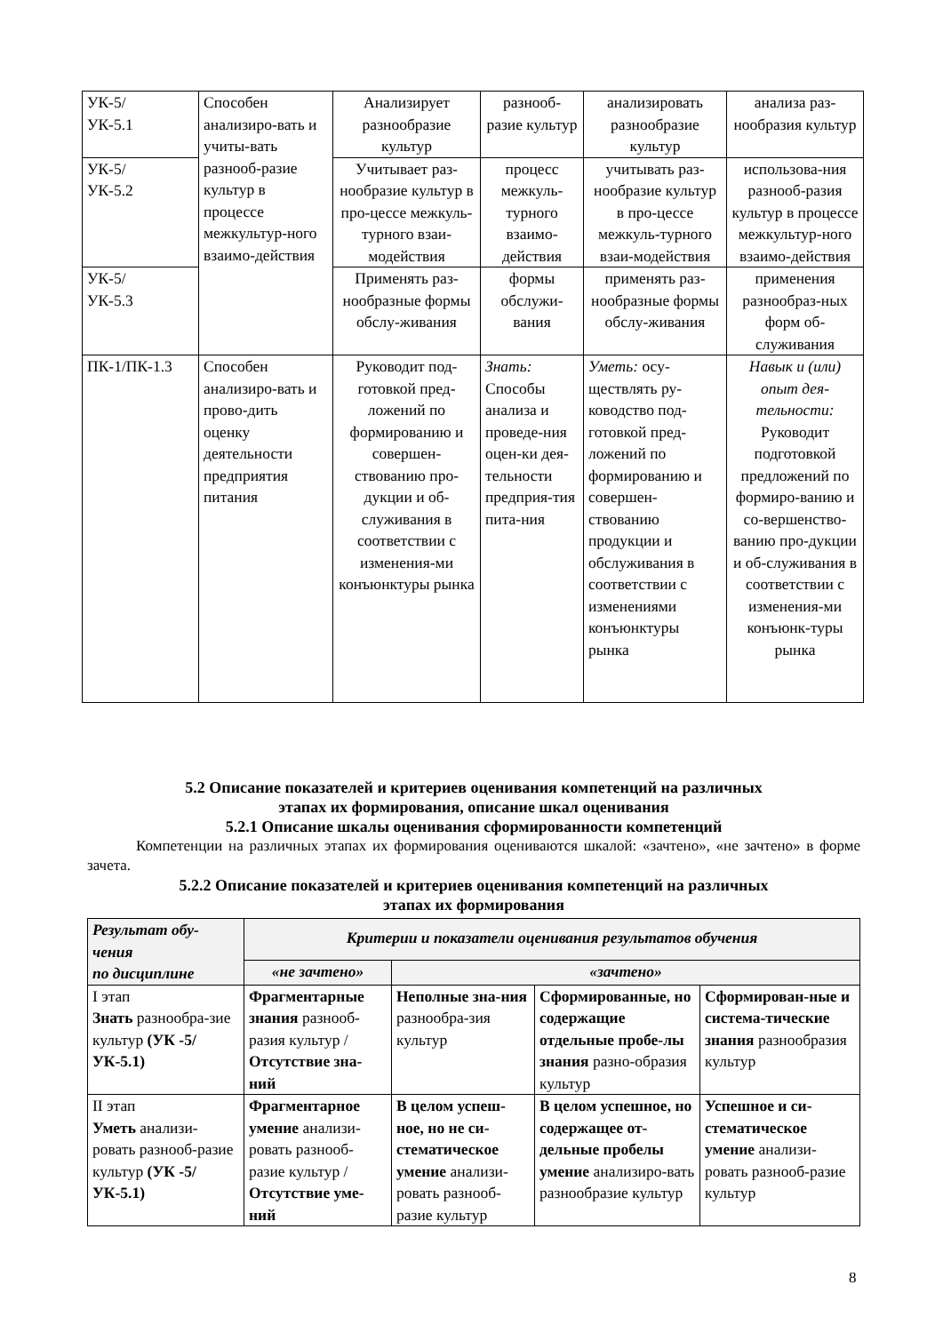| УК-5/ УК-5.1 | Способен анализиро-вать и учиты-вать разнооб-разие культур в процессе межкультур-ного взаимо-действия | Анализирует разнообразие культур | разнооб-разие культур | анализировать разнообразие культур | анализа раз-нообразия культур |
| УК-5/ УК-5.2 | | Учитывает раз-нообразие культур в про-цессе межкуль-турного взаи-модействия | процесс межкуль-турного взаимо-действия | учитывать раз-нообразие культур в про-цессе межкуль-турного взаи-модействия | использова-ния разнооб-разия культур в процессе межкультур-ного взаимо-действия |
| УК-5/ УК-5.3 | | Применять раз-нообразные формы обслу-живания | формы обслужи-вания | применять раз-нообразные формы обслу-живания | применения разнообраз-ных форм об-служивания |
| ПК-1/ПК-1.3 | Способен анализиро-вать и прово-дить оценку деятельности предприятия питания | Руководит под-готовкой пред-ложений по формированию и совершен-ствованию про-дукции и об-служивания в соответствии с изменения-ми конъюнктуры рынка | Знать: Способы анализа и проведе-ния оцен-ки дея-тельности предприя-тия пита-ния | Уметь: осу-ществлять ру-ководство под-готовкой пред-ложений по формированию и совершен-ствованию продукции и обслуживания в соответствии с изменениями конъюнктуры рынка | Навык и (или) опыт дея-тельности: Руководит подготовкой предложений по формиро-ванию и со-вершенство-ванию про-дукции и об-служивания в соответствии с изменения-ми конъюнк-туры рынка |
5.2 Описание показателей и критериев оценивания компетенций на различных
этапах их формирования, описание шкал оценивания
5.2.1 Описание шкалы оценивания сформированности компетенций
Компетенции на различных этапах их формирования оцениваются шкалой: «зачтено», «не зачтено» в форме зачета.
5.2.2 Описание показателей и критериев оценивания компетенций на различных
этапах их формирования
| Результат обу-чения по дисциплине | Критерии и показатели оценивания результатов обучения | | | |
| | «не зачтено» | «зачтено» | | |
| I этап Знать разнообра-зие культур (УК -5/УК-5.1) | Фрагментарные знания разнооб-разия культур / Отсутствие зна-ний | Неполные зна-ния разнообра-зия культур | Сформированные, но содержащие отдельные пробе-лы знания разно-образия культур | Сформирован-ные и система-тические знания разнообразия культур |
| II этап Уметь анализи-ровать разнооб-разие культур (УК -5/УК-5.1) | Фрагментарное умение анализи-ровать разнооб-разие культур / Отсутствие уме-ний | В целом успеш-ное, но не си-стематическое умение анализи-ровать разнооб-разие культур | В целом успешное, но содержащее от-дельные пробелы умение анализиро-вать разнообразие культур | Успешное и си-стематическое умение анализи-ровать разнооб-разие культур |
8